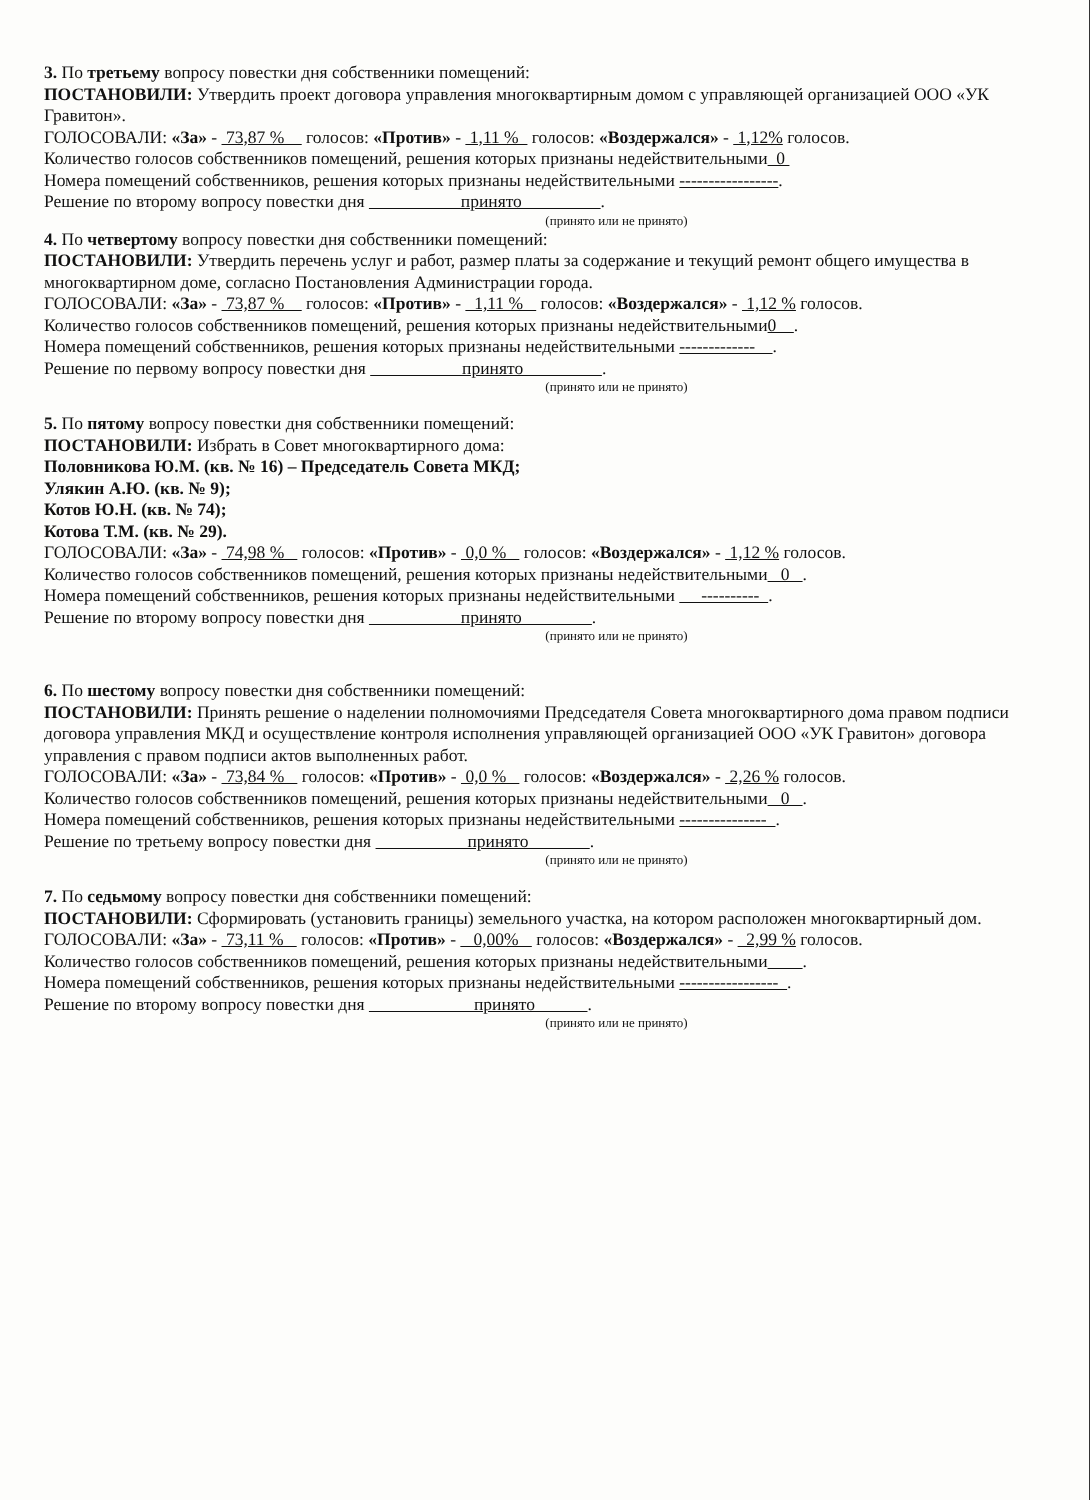3. По третьему вопросу повестки дня собственники помещений:
ПОСТАНОВИЛИ: Утвердить проект договора управления многоквартирным домом с управляющей организацией ООО «УК Гравитон».
ГОЛОСОВАЛИ: «За» - 73,87 % голосов: «Против» - 1,11 % голосов: «Воздержался» - 1,12% голосов.
Количество голосов собственников помещений, решения которых признаны недействительными 0
Номера помещений собственников, решения которых признаны недействительными -----------------.
Решение по второму вопросу повестки дня принято .
(принято или не принято)
4. По четвертому вопросу повестки дня собственники помещений:
ПОСТАНОВИЛИ: Утвердить перечень услуг и работ, размер платы за содержание и текущий ремонт общего имущества в многоквартирном доме, согласно Постановления Администрации города.
ГОЛОСОВАЛИ: «За» - 73,87 % голосов: «Против» - 1,11 % голосов: «Воздержался» - 1,12 % голосов.
Количество голосов собственников помещений, решения которых признаны недействительными0 .
Номера помещений собственников, решения которых признаны недействительными ------------- .
Решение по первому вопросу повестки дня принято .
(принято или не принято)
5. По пятому вопросу повестки дня собственники помещений:
ПОСТАНОВИЛИ: Избрать в Совет многоквартирного дома:
Половникова Ю.М. (кв. № 16) – Председатель Совета МКД;
Улякин А.Ю. (кв. № 9);
Котов Ю.Н. (кв. № 74);
Котова Т.М. (кв. № 29).
ГОЛОСОВАЛИ: «За» - 74,98 % голосов: «Против» - 0,0 % голосов: «Воздержался» - 1,12 % голосов.
Количество голосов собственников помещений, решения которых признаны недействительными 0 .
Номера помещений собственников, решения которых признаны недействительными ---------- .
Решение по второму вопросу повестки дня принято .
(принято или не принято)
6. По шестому вопросу повестки дня собственники помещений:
ПОСТАНОВИЛИ: Принять решение о наделении полномочиями Председателя Совета многоквартирного дома правом подписи договора управления МКД и осуществление контроля исполнения управляющей организацией ООО «УК Гравитон» договора управления с правом подписи актов выполненных работ.
ГОЛОСОВАЛИ: «За» - 73,84 % голосов: «Против» - 0,0 % голосов: «Воздержался» - 2,26 % голосов.
Количество голосов собственников помещений, решения которых признаны недействительными 0 .
Номера помещений собственников, решения которых признаны недействительными --------------- .
Решение по третьему вопросу повестки дня принято .
(принято или не принято)
7. По седьмому вопросу повестки дня собственники помещений:
ПОСТАНОВИЛИ: Сформировать (установить границы) земельного участка, на котором расположен многоквартирный дом.
ГОЛОСОВАЛИ: «За» - 73,11 % голосов: «Против» - 0,00% голосов: «Воздержался» - 2,99 % голосов.
Количество голосов собственников помещений, решения которых признаны недействительными .
Номера помещений собственников, решения которых признаны недействительными ----------------- .
Решение по второму вопросу повестки дня принято .
(принято или не принято)